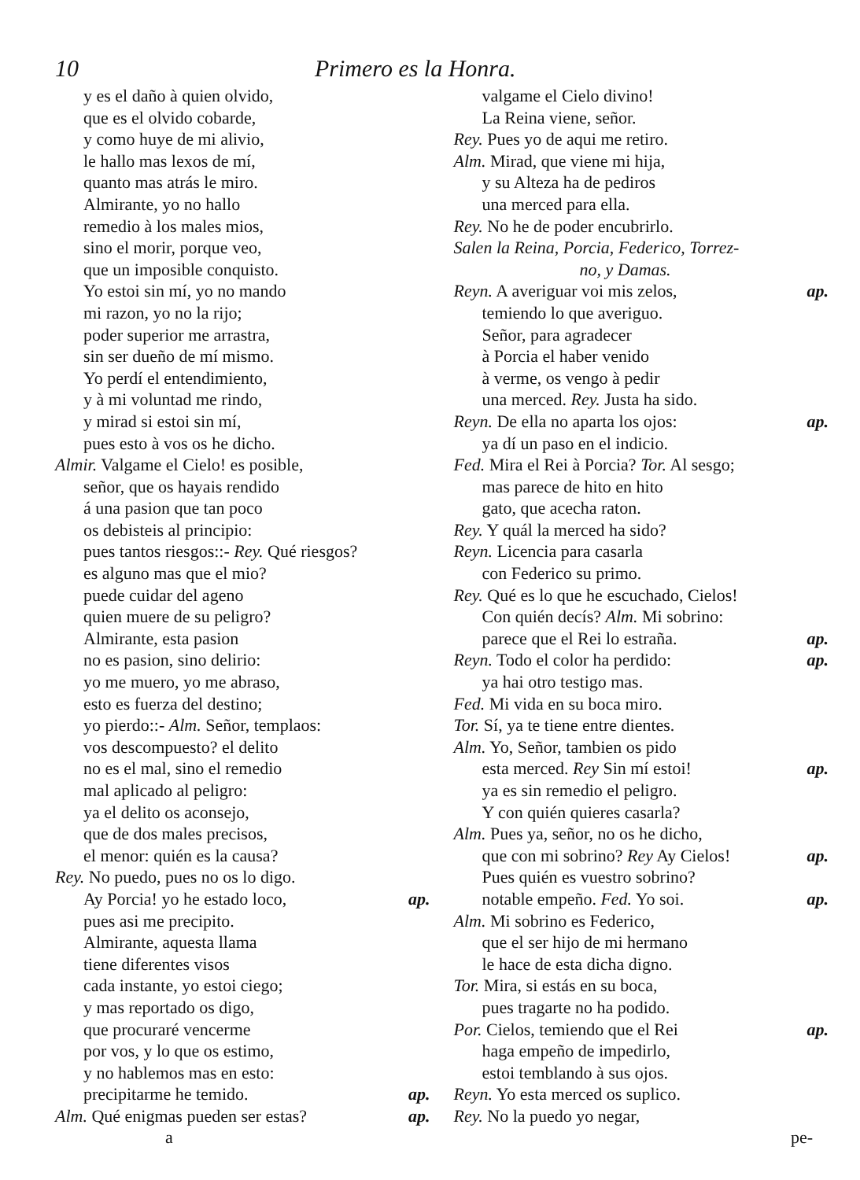10 Primero es la Honra.
y es el daño à quien olvido,
que es el olvido cobarde,
y como huye de mi alivio,
le hallo mas lexos de mí,
quanto mas atrás le miro.
Almirante, yo no hallo
remedio à los males mios,
sino el morir, porque veo,
que un imposible conquisto.
Yo estoi sin mí, yo no mando
mi razon, yo no la rijo;
poder superior me arrastra,
sin ser dueño de mí mismo.
Yo perdí el entendimiento,
y à mi voluntad me rindo,
y mirad si estoi sin mí,
pues esto à vos os he dicho.
Almir. Valgame el Cielo! es posible,
señor, que os hayais rendido
á una pasion que tan poco
os debisteis al principio:
pues tantos riesgos::- Rey. Qué riesgos?
es alguno mas que el mio?
puede cuidar del ageno
quien muere de su peligro?
Almirante, esta pasion
no es pasion, sino delirio:
yo me muero, yo me abraso,
esto es fuerza del destino;
yo pierdo::- Alm. Señor, templaos:
vos descompuesto? el delito
no es el mal, sino el remedio
mal aplicado al peligro:
ya el delito os aconsejo,
que de dos males precisos,
el menor: quién es la causa?
Rey. No puedo, pues no os lo digo.
Ay Porcia! yo he estado loco, ap.
pues asi me precipito.
Almirante, aquesta llama
tiene diferentes visos
cada instante, yo estoi ciego;
y mas reportado os digo,
que procuraré vencerme
por vos, y lo que os estimo,
y no hablemos mas en esto:
precipitarme he temido. ap.
Alm. Qué enigmas pueden ser estas? ap.
valgame el Cielo divino!
La Reina viene, señor.
Rey. Pues yo de aqui me retiro.
Alm. Mirad, que viene mi hija,
y su Alteza ha de pediros
una merced para ella.
Rey. No he de poder encubrirlo.
Salen la Reina, Porcia, Federico, Torrez-
no, y Damas.
Reyn. A averiguar voi mis zelos, ap.
temiendo lo que averiguo.
Señor, para agradecer
à Porcia el haber venido
à verme, os vengo à pedir
una merced. Rey. Justa ha sido.
Reyn. De ella no aparta los ojos: ap.
ya dí un paso en el indicio.
Fed. Mira el Rei à Porcia? Tor. Al sesgo;
mas parece de hito en hito
gato, que acecha raton.
Rey. Y quál la merced ha sido?
Reyn. Licencia para casarla
con Federico su primo.
Rey. Qué es lo que he escuchado, Cielos!
Con quién decís? Alm. Mi sobrino:
parece que el Rei lo estraña. ap.
Reyn. Todo el color ha perdido: ap.
ya hai otro testigo mas.
Fed. Mi vida en su boca miro.
Tor. Sí, ya te tiene entre dientes.
Alm. Yo, Señor, tambien os pido
esta merced. Rey Sin mí estoi! ap.
ya es sin remedio el peligro.
Y con quién quieres casarla?
Alm. Pues ya, señor, no os he dicho,
que con mi sobrino? Rey Ay Cielos! ap.
Pues quién es vuestro sobrino?
notable empeño. Fed. Yo soi. ap.
Alm. Mi sobrino es Federico,
que el ser hijo de mi hermano
le hace de esta dicha digno.
Tor. Mira, si estás en su boca,
pues tragarte no ha podido.
Por. Cielos, temiendo que el Rei ap.
haga empeño de impedirlo,
estoi temblando à sus ojos.
Reyn. Yo esta merced os suplico.
Rey. No la puedo yo negar,
a pe-